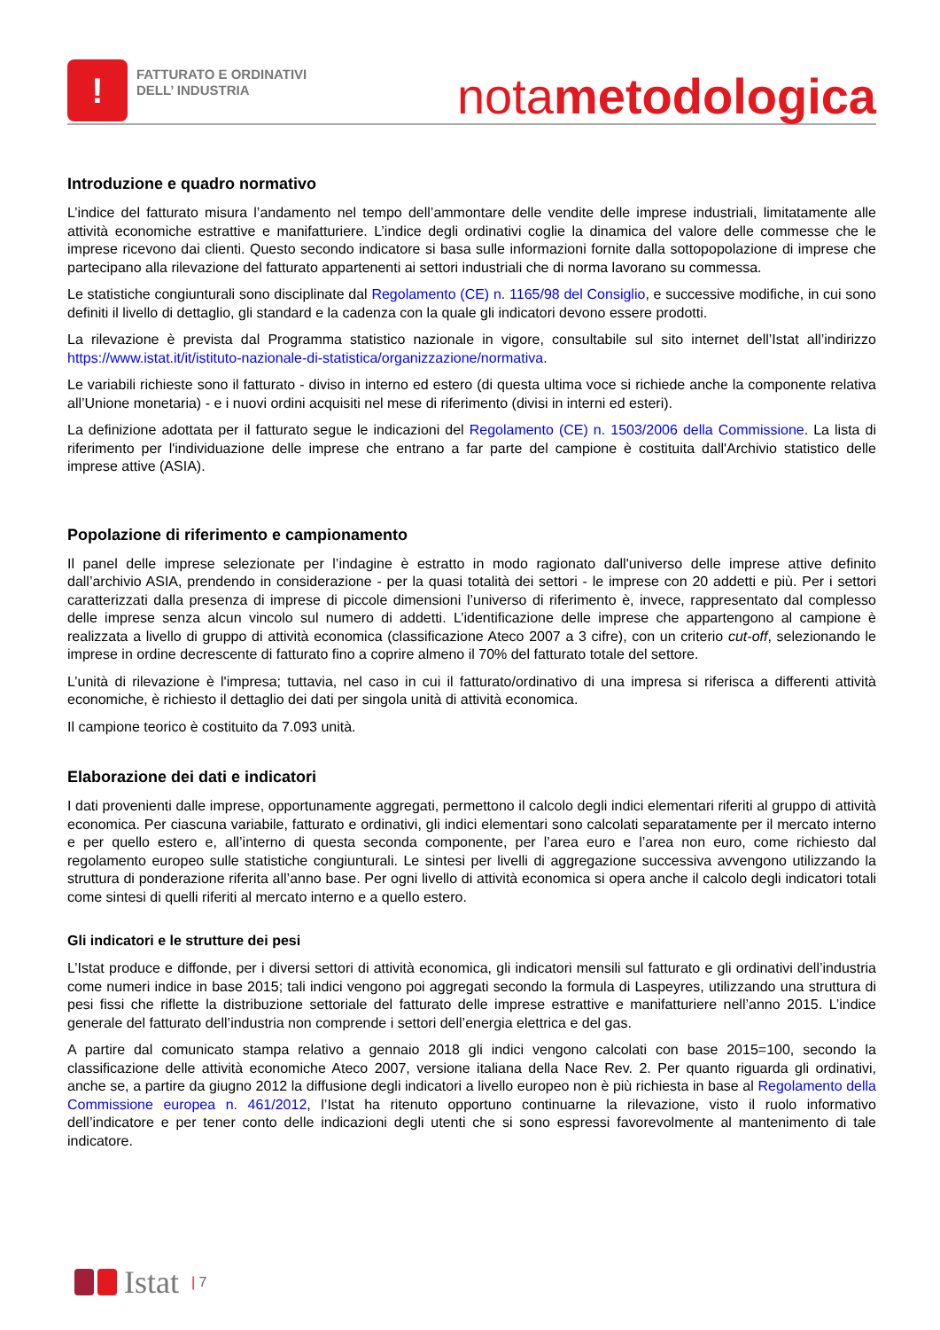!
FATTURATO E ORDINATIVI
DELL’ INDUSTRIA
notametodologica
Introduzione e quadro normativo
L’indice del fatturato misura l’andamento nel tempo dell’ammontare delle vendite delle imprese industriali, limitatamente alle attività economiche estrattive e manifatturiere. L’indice degli ordinativi coglie la dinamica del valore delle commesse che le imprese ricevono dai clienti. Questo secondo indicatore si basa sulle informazioni fornite dalla sottopopolazione di imprese che partecipano alla rilevazione del fatturato appartenenti ai settori industriali che di norma lavorano su commessa.
Le statistiche congiunturali sono disciplinate dal Regolamento (CE) n. 1165/98 del Consiglio, e successive modifiche, in cui sono definiti il livello di dettaglio, gli standard e la cadenza con la quale gli indicatori devono essere prodotti.
La rilevazione è prevista dal Programma statistico nazionale in vigore, consultabile sul sito internet dell’Istat all’indirizzo https://www.istat.it/it/istituto-nazionale-di-statistica/organizzazione/normativa.
Le variabili richieste sono il fatturato - diviso in interno ed estero (di questa ultima voce si richiede anche la componente relativa all’Unione monetaria) - e i nuovi ordini acquisiti nel mese di riferimento (divisi in interni ed esteri).
La definizione adottata per il fatturato segue le indicazioni del Regolamento (CE) n. 1503/2006 della Commissione. La lista di riferimento per l'individuazione delle imprese che entrano a far parte del campione è costituita dall'Archivio statistico delle imprese attive (ASIA).
Popolazione di riferimento e campionamento
Il panel delle imprese selezionate per l’indagine è estratto in modo ragionato dall'universo delle imprese attive definito dall’archivio ASIA, prendendo in considerazione - per la quasi totalità dei settori - le imprese con 20 addetti e più. Per i settori caratterizzati dalla presenza di imprese di piccole dimensioni l’universo di riferimento è, invece, rappresentato dal complesso delle imprese senza alcun vincolo sul numero di addetti. L’identificazione delle imprese che appartengono al campione è realizzata a livello di gruppo di attività economica (classificazione Ateco 2007 a 3 cifre), con un criterio cut-off, selezionando le imprese in ordine decrescente di fatturato fino a coprire almeno il 70% del fatturato totale del settore.
L’unità di rilevazione è l'impresa; tuttavia, nel caso in cui il fatturato/ordinativo di una impresa si riferisca a differenti attività economiche, è richiesto il dettaglio dei dati per singola unità di attività economica.
Il campione teorico è costituito da 7.093 unità.
Elaborazione dei dati e indicatori
I dati provenienti dalle imprese, opportunamente aggregati, permettono il calcolo degli indici elementari riferiti al gruppo di attività economica. Per ciascuna variabile, fatturato e ordinativi, gli indici elementari sono calcolati separatamente per il mercato interno e per quello estero e, all’interno di questa seconda componente, per l’area euro e l’area non euro, come richiesto dal regolamento europeo sulle statistiche congiunturali. Le sintesi per livelli di aggregazione successiva avvengono utilizzando la struttura di ponderazione riferita all’anno base. Per ogni livello di attività economica si opera anche il calcolo degli indicatori totali come sintesi di quelli riferiti al mercato interno e a quello estero.
Gli indicatori e le strutture dei pesi
L’Istat produce e diffonde, per i diversi settori di attività economica, gli indicatori mensili sul fatturato e gli ordinativi dell’industria come numeri indice in base 2015; tali indici vengono poi aggregati secondo la formula di Laspeyres, utilizzando una struttura di pesi fissi che riflette la distribuzione settoriale del fatturato delle imprese estrattive e manifatturiere nell’anno 2015. L’indice generale del fatturato dell’industria non comprende i settori dell’energia elettrica e del gas.
A partire dal comunicato stampa relativo a gennaio 2018 gli indici vengono calcolati con base 2015=100, secondo la classificazione delle attività economiche Ateco 2007, versione italiana della Nace Rev. 2. Per quanto riguarda gli ordinativi, anche se, a partire da giugno 2012 la diffusione degli indicatori a livello europeo non è più richiesta in base al Regolamento della Commissione europea n. 461/2012, l’Istat ha ritenuto opportuno continuarne la rilevazione, visto il ruolo informativo dell’indicatore e per tener conto delle indicazioni degli utenti che si sono espressi favorevolmente al mantenimento di tale indicatore.
Istat | 7